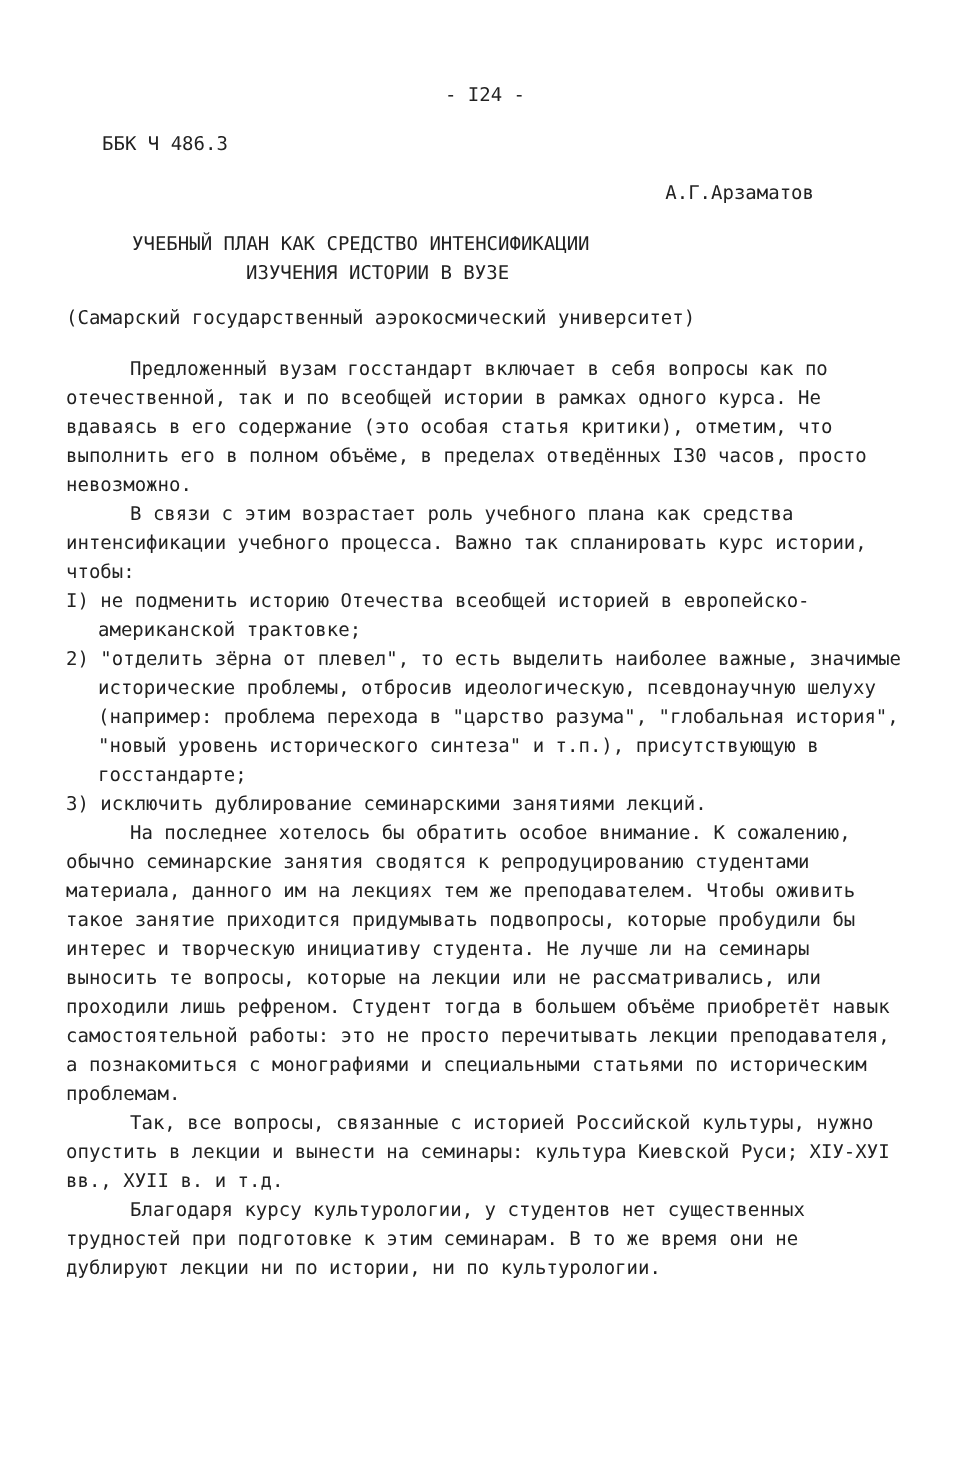- I24 -
ББК Ч 486.3
А.Г.Арзаматов
УЧЕБНЫЙ ПЛАН КАК СРЕДСТВО ИНТЕНСИФИКАЦИИ
ИЗУЧЕНИЯ ИСТОРИИ В ВУЗЕ
(Самарский государственный аэрокосмический университет)
Предложенный вузам госстандарт включает в себя вопросы как по отечественной, так и по всеобщей истории в рамках одного курса. Не вдаваясь в его содержание (это особая статья критики), отметим, что выполнить его в полном объёме, в пределах отведённых I30 часов, просто невозможно.
В связи с этим возрастает роль учебного плана как средства интенсификации учебного процесса. Важно так спланировать курс истории, чтобы:
I) не подменить историю Отечества всеобщей историей в европейско-американской трактовке;
2) "отделить зёрна от плевел", то есть выделить наиболее важные, значимые исторические проблемы, отбросив идеологическую, псевдонаучную шелуху (например: проблема перехода в "царство разума", "глобальная история", "новый уровень исторического синтеза" и т.п.), присутствующую в госстандарте;
3) исключить дублирование семинарскими занятиями лекций.
На последнее хотелось бы обратить особое внимание. К сожалению, обычно семинарские занятия сводятся к репродуцированию студентами материала, данного им на лекциях тем же преподавателем. Чтобы оживить такое занятие приходится придумывать подвопросы, которые пробудили бы интерес и творческую инициативу студента. Не лучше ли на семинары выносить те вопросы, которые на лекции или не расcматривались, или проходили лишь рефреном. Студент тогда в большем объёме приобретёт навык самостоятельной работы: это не просто перечитывать лекции преподавателя, а познакомиться с монографиями и специальными статьями по историческим проблемам.
Так, все вопросы, связанные с историей Российской культуры, нужно опустить в лекции и вынести на семинары: культура Киевской Руси; XIУ-XУI вв., XУII в. и т.д.
Благодаря курсу культурологии, у студентов нет существенных трудностей при подготовке к этим семинарам. В то же время они не дублируют лекции ни по истории, ни по культурологии.